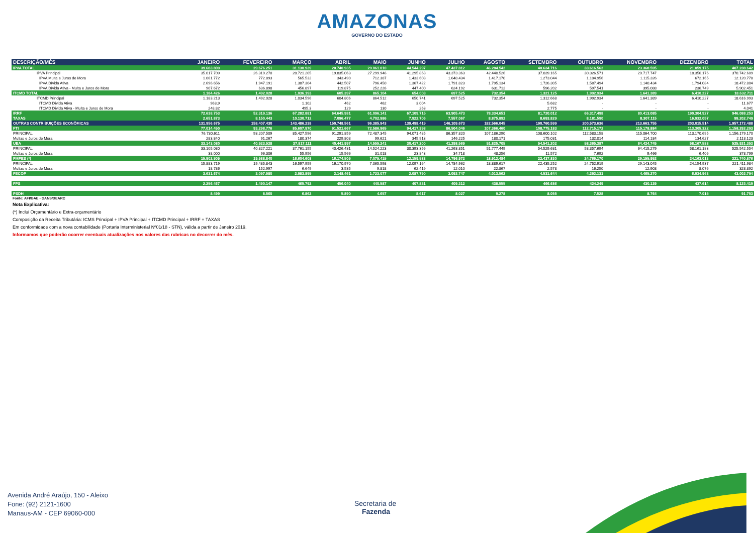AMAZONAS
GOVERNO DO ESTADO
| DESCRIÇÃO/MÊS | JANEIRO | FEVEREIRO | MARÇO | ABRIL | MAIO | JUNHO | JULHO | AGOSTO | SETEMBRO | OUTUBRO | NOVEMBRO | DEZEMBRO | TOTAL |
| --- | --- | --- | --- | --- | --- | --- | --- | --- | --- | --- | --- | --- | --- |
| IPVA TOTAL | 39.683.809 | 29.676.251 | 31.130.939 | 20.740.935 | 29.061.010 | 44.544.297 | 47.437.812 | 46.284.542 | 40.634.716 | 33.616.562 | 23.368.595 | 21.059.175 | 407.238.642 |
| IPVA Principal | 35.017.709 | 26.319.270 | 28.721.205 | 19.835.063 | 27.299.946 | 41.295.868 | 43.373.363 | 42.440.526 | 37.039.165 | 30.326.571 | 20.717.747 | 18.356.176 | 370.742.609 |
| IPVA Multa e Juros de Mora | 1.061.772 | 772.893 | 565.532 | 343.490 | 712.387 | 1.433.608 | 1.648.434 | 1.417.170 | 1.273.044 | 1.104.956 | 1.115.326 | 672.165 | 12.120.778 |
| IPVA Dívida Ativa | 2.696.656 | 1.947.191 | 1.387.304 | 442.507 | 796.450 | 1.367.422 | 1.791.823 | 1.795.134 | 1.726.305 | 1.587.494 | 1.140.434 | 1.794.084 | 18.472.804 |
| IPVA Dívida Ativa - Multa e Juros de Mora | 907.672 | 636.898 | 456.897 | 119.875 | 252.226 | 447.400 | 624.192 | 631.712 | 596.202 | 597.541 | 395.088 | 236.749 | 5.902.451 |
| ITCMD TOTAL | 1.184.426 | 1.492.028 | 1.036.193 | 605.397 | 865.104 | 654.008 | 697.525 | 732.354 | 1.321.125 | 1.992.934 | 1.641.389 | 6.410.227 | 18.632.711 |
| ITCMD Principal | 1.183.213 | 1.492.028 | 1.034.596 | 604.806 | 864.512 | 650.741 | 697.525 | 732.354 | 1.312.668 | 1.992.934 | 1.641.389 | 6.410.227 | 18.616.993 |
| ITCMD Dívida Ativa | 963,9 | | 1.102 | 462 | 462 | 3.004 | | | 5.682 | - | - | - | 11.677 |
| ITCMD Dívida Ativa - Multa e Juros de Mora | 248,82 | | 495,3 | 129 | 130 | 263 | | | 2.775 | - | - | - | 4.041 |
| IRRF | 72.638.753 | 52.319.136 | 67.282.881 | 64.645.981 | 61.096.141 | 67.109.715 | 63.905.473 | 78.334.651 | 81.720.012 | 66.317.498 | 80.413.085 | 190.304.927 | 946.088.253 |
| TAXAS | 2.651.873 | 8.150.443 | 10.130.712 | 7.096.477 | 4.702.986 | 7.922.706 | 7.557.067 | 8.875.892 | 8.693.829 | 8.181.590 | 8.307.115 | 16.932.057 | 99.202.749 |
| OUTRAS CONTRIBUIÇÕES ECONÔMICAS | 131.956.675 | 158.407.430 | 143.486.238 | 150.748.561 | 96.385.943 | 139.498.419 | 146.109.673 | 182.566.045 | 190.760.599 | 200.573.636 | 213.663.755 | 203.015.514 | 1.957.172.488 |
| FTI | 77.014.450 | 93.298.776 | 85.607.970 | 91.521.667 | 72.586.965 | 94.417.398 | 86.504.046 | 107.366.460 | 108.775.183 | 112.715.172 | 115.178.884 | 113.305.322 | 1.158.292.293 |
| PRINCIPAL | 76.730.611 | 93.207.509 | 85.427.596 | 91.291.859 | 72.487.345 | 94.071.485 | 86.357.820 | 107.186.290 | 108.600.102 | 112.583.158 | 115.064.700 | 113.170.695 | 1.156.179.170 |
| Multas e Juros de Mora | 283.840 | 91.267 | 180.374 | 229.808 | 99.621 | 345.913 | 146.225 | 180.171 | 175.081 | 132.014 | 114.184 | 134.627 | 2.113.123 |
| UEA | 33.143.080 | 40.923.528 | 37.817.111 | 40.441.997 | 14.555.241 | 30.417.200 | 41.298.569 | 51.825.705 | 54.541.202 | 58.365.387 | 64.424.745 | 58.167.588 | 525.921.353 |
| PRINCIPAL | 33.105.080 | 40.827.221 | 37.761.155 | 40.426.431 | 14.524.223 | 30.393.356 | 41.263.851 | 51.777.449 | 54.529.631 | 58.357.694 | 64.415.279 | 58.161.183 | 525.542.554 |
| Multas e Juros de Mora | 38.000 | 96.306 | 55.956 | 15.566 | 31.018 | 23.843 | 34.718 | 48.256 | 11.572 | 7.692 | 9.466 | 6.406 | 378.799 |
| FMPES (*) | 15.902.505 | 19.588.840 | 16.604.608 | 16.174.505 | 7.075.415 | 12.159.583 | 14.796.972 | 18.912.484 | 22.437.830 | 24.769.170 | 29.155.952 | 24.163.013 | 221.740.876 |
| PRINCIPAL | 15.883.719 | 19.435.843 | 16.597.959 | 16.170.970 | 7.065.598 | 12.097.164 | 14.784.962 | 18.889.617 | 22.435.252 | 24.752.919 | 29.143.045 | 24.154.937 | 221.411.984 |
| Multas e Juros de Mora | 18.786 | 152.997 | 6.649 | 3.535 | 9.818 | 62.419 | 12.010 | 22.867 | 2.578 | 16.250 | 12.908 | 8.076 | 328.892 |
| FECOP | 3.631.674 | 3.097.580 | 2.983.895 | 2.148.461 | 1.723.077 | 2.087.790 | 3.092.747 | 4.013.562 | 4.531.644 | 4.292.131 | 4.465.270 | 6.934.963 | 43.002.794 |
| FPS | 2.256.467 | 1.490.147 | 465.792 | 456.040 | 440.587 | 407.831 | 409.312 | 438.555 | 466.686 | 424.249 | 430.139 | 437.614 | 8.123.419 |
| PSDH | 8.499 | 8.560 | 6.862 | 5.890 | 4.657 | 8.617 | 8.027 | 9.278 | 8.055 | 7.528 | 8.764 | 7.015 | 91.753 |
Fonte: AFI/GAE - GANS/DEARC
Nota Explicativa:
(*) Inclui Orçamentário e Extra-orçamentário
Composição da Receita Tributária: ICMS Principal + IPVA Principal + ITCMD Principal + IRRF + TAXAS
Em conformidade com a nova contabilidade (Portaria Interministerial Nº01/18 - STN), válida a partir de Janeiro 2019.
Informamos que poderão ocorrer eventuais atualizações nos valores das rubricas no decorrer do mês.
Avenida André Araújo, 150 - Aleixo
Fone: (92) 2121-1600
Manaus-AM - CEP 69060-000
Secretaria de
Fazenda